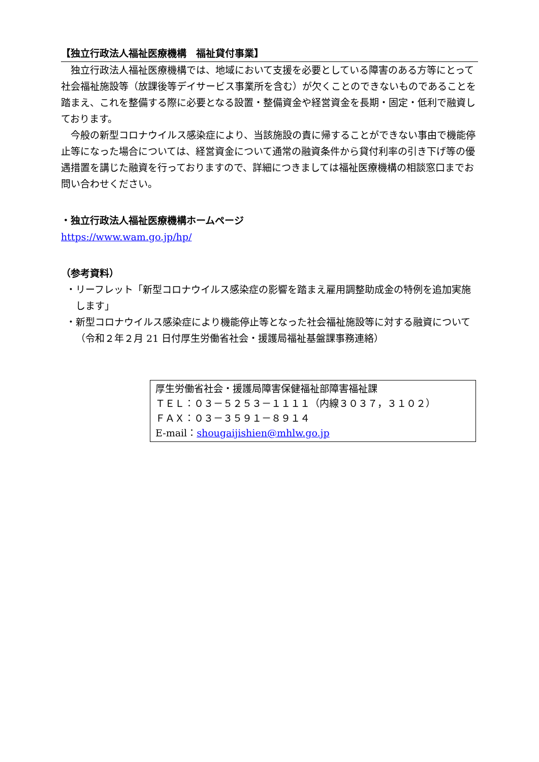【独立行政法人福祉医療機構　福祉貸付事業】
独立行政法人福祉医療機構では、地域において支援を必要としている障害のある方等にとって社会福祉施設等（放課後等デイサービス事業所を含む）が欠くことのできないものであることを踏まえ、これを整備する際に必要となる設置・整備資金や経営資金を長期・固定・低利で融資しております。
今般の新型コロナウイルス感染症により、当該施設の責に帰することができない事由で機能停止等になった場合については、経営資金について通常の融資条件から貸付利率の引き下げ等の優遇措置を講じた融資を行っておりますので、詳細につきましては福祉医療機構の相談窓口までお問い合わせください。
・独立行政法人福祉医療機構ホームページ
https://www.wam.go.jp/hp/
（参考資料）
・リーフレット「新型コロナウイルス感染症の影響を踏まえ雇用調整助成金の特例を追加実施します」
・新型コロナウイルス感染症により機能停止等となった社会福祉施設等に対する融資について（令和２年２月 21 日付厚生労働省社会・援護局福祉基盤課事務連絡）
厚生労働省社会・援護局障害保健福祉部障害福祉課
ＴＥＬ：０３－５２５３－１１１１（内線３０３７，３１０２）
ＦＡＸ：０３－３５９１－８９１４
E-mail：shougaijishien@mhlw.go.jp